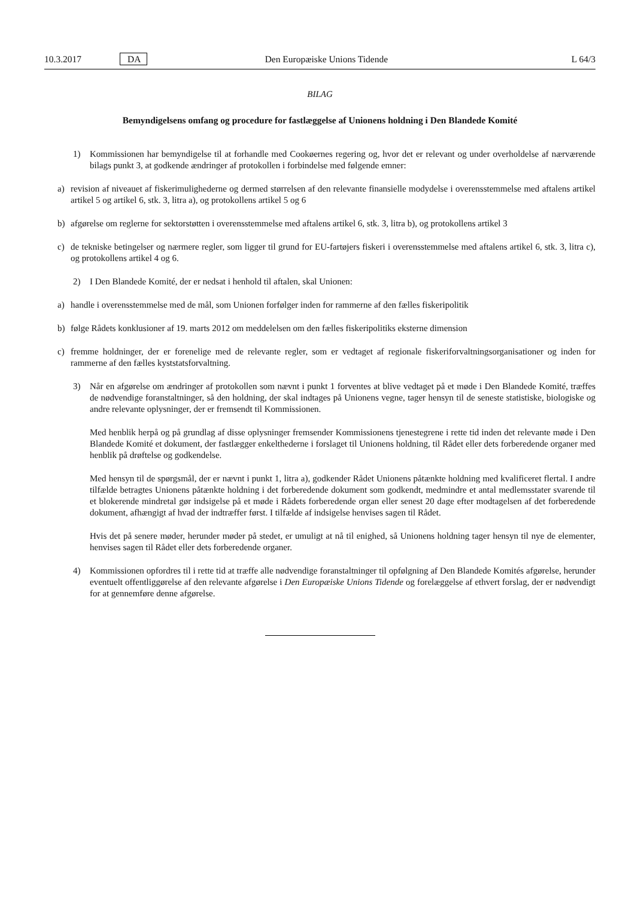10.3.2017 DA Den Europæiske Unions Tidende L 64/3
BILAG
Bemyndigelsens omfang og procedure for fastlæggelse af Unionens holdning i Den Blandede Komité
1) Kommissionen har bemyndigelse til at forhandle med Cookøernes regering og, hvor det er relevant og under overholdelse af nærværende bilags punkt 3, at godkende ændringer af protokollen i forbindelse med følgende emner:
a) revision af niveauet af fiskerimulighederne og dermed størrelsen af den relevante finansielle modydelse i overensstemmelse med aftalens artikel artikel 5 og artikel 6, stk. 3, litra a), og protokollens artikel 5 og 6
b) afgørelse om reglerne for sektorstøtten i overensstemmelse med aftalens artikel 6, stk. 3, litra b), og protokollens artikel 3
c) de tekniske betingelser og nærmere regler, som ligger til grund for EU-fartøjers fiskeri i overensstemmelse med aftalens artikel 6, stk. 3, litra c), og protokollens artikel 4 og 6.
2) I Den Blandede Komité, der er nedsat i henhold til aftalen, skal Unionen:
a) handle i overensstemmelse med de mål, som Unionen forfølger inden for rammerne af den fælles fiskeripolitik
b) følge Rådets konklusioner af 19. marts 2012 om meddelelsen om den fælles fiskeripolitiks eksterne dimension
c) fremme holdninger, der er forenelige med de relevante regler, som er vedtaget af regionale fiskeriforvaltningsorga­nisationer og inden for rammerne af den fælles kyststatsforvaltning.
3) Når en afgørelse om ændringer af protokollen som nævnt i punkt 1 forventes at blive vedtaget på et møde i Den Blandede Komité, træffes de nødvendige foranstaltninger, så den holdning, der skal indtages på Unionens vegne, tager hensyn til de seneste statistiske, biologiske og andre relevante oplysninger, der er fremsendt til Kommissionen.
Med henblik herpå og på grundlag af disse oplysninger fremsender Kommissionens tjenestegrene i rette tid inden det relevante møde i Den Blandede Komité et dokument, der fastlægger enkelthederne i forslaget til Unionens holdning, til Rådet eller dets forberedende organer med henblik på drøftelse og godkendelse.
Med hensyn til de spørgsmål, der er nævnt i punkt 1, litra a), godkender Rådet Unionens påtænkte holdning med kvalificeret flertal. I andre tilfælde betragtes Unionens påtænkte holdning i det forberedende dokument som godkendt, medmindre et antal medlemsstater svarende til et blokerende mindretal gør indsigelse på et møde i Rådets forberedende organ eller senest 20 dage efter modtagelsen af det forberedende dokument, afhængigt af hvad der indtræffer først. I tilfælde af indsigelse henvises sagen til Rådet.
Hvis det på senere møder, herunder møder på stedet, er umuligt at nå til enighed, så Unionens holdning tager hensyn til nye de elementer, henvises sagen til Rådet eller dets forberedende organer.
4) Kommissionen opfordres til i rette tid at træffe alle nødvendige foranstaltninger til opfølgning af Den Blandede Komités afgørelse, herunder eventuelt offentliggørelse af den relevante afgørelse i Den Europæiske Unions Tidende og forelæggelse af ethvert forslag, der er nødvendigt for at gennemføre denne afgørelse.